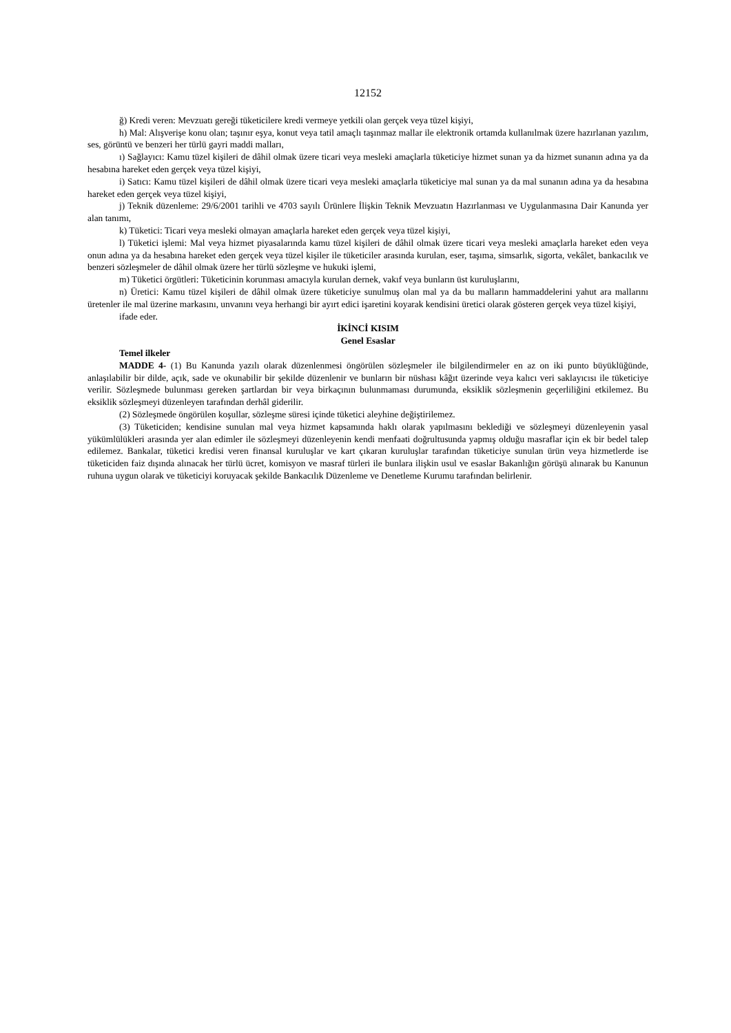12152
ğ) Kredi veren: Mevzuatı gereği tüketicilere kredi vermeye yetkili olan gerçek veya tüzel kişiyi,
h) Mal: Alışverişe konu olan; taşınır eşya, konut veya tatil amaçlı taşınmaz mallar ile elektronik ortamda kullanılmak üzere hazırlanan yazılım, ses, görüntü ve benzeri her türlü gayri maddi malları,
ı) Sağlayıcı: Kamu tüzel kişileri de dâhil olmak üzere ticari veya mesleki amaçlarla tüketiciye hizmet sunan ya da hizmet sunanın adına ya da hesabına hareket eden gerçek veya tüzel kişiyi,
i) Satıcı: Kamu tüzel kişileri de dâhil olmak üzere ticari veya mesleki amaçlarla tüketiciye mal sunan ya da mal sunanın adına ya da hesabına hareket eden gerçek veya tüzel kişiyi,
j) Teknik düzenleme: 29/6/2001 tarihli ve 4703 sayılı Ürünlere İlişkin Teknik Mevzuatın Hazırlanması ve Uygulanmasına Dair Kanunda yer alan tanımı,
k) Tüketici: Ticari veya mesleki olmayan amaçlarla hareket eden gerçek veya tüzel kişiyi,
l) Tüketici işlemi: Mal veya hizmet piyasalarında kamu tüzel kişileri de dâhil olmak üzere ticari veya mesleki amaçlarla hareket eden veya onun adına ya da hesabına hareket eden gerçek veya tüzel kişiler ile tüketiciler arasında kurulan, eser, taşıma, simsarlık, sigorta, vekâlet, bankacılık ve benzeri sözleşmeler de dâhil olmak üzere her türlü sözleşme ve hukuki işlemi,
m) Tüketici örgütleri: Tüketicinin korunması amacıyla kurulan dernek, vakıf veya bunların üst kuruluşlarını,
n) Üretici: Kamu tüzel kişileri de dâhil olmak üzere tüketiciye sunulmuş olan mal ya da bu malların hammaddelerini yahut ara mallarını üretenler ile mal üzerine markasını, unvanını veya herhangi bir ayırt edici işaretini koyarak kendisini üretici olarak gösteren gerçek veya tüzel kişiyi,
ifade eder.
İKİNCİ KISIM
Genel Esaslar
Temel ilkeler
MADDE 4- (1) Bu Kanunda yazılı olarak düzenlenmesi öngörülen sözleşmeler ile bilgilendirmeler en az on iki punto büyüklüğünde, anlaşılabilir bir dilde, açık, sade ve okunabilir bir şekilde düzenlenir ve bunların bir nüshası kâğıt üzerinde veya kalıcı veri saklayıcısı ile tüketiciye verilir. Sözleşmede bulunması gereken şartlardan bir veya birkaçının bulunmaması durumunda, eksiklik sözleşmenin geçerliliğini etkilemez. Bu eksiklik sözleşmeyi düzenleyen tarafından derhâl giderilir.
(2) Sözleşmede öngörülen koşullar, sözleşme süresi içinde tüketici aleyhine değiştirilemez.
(3) Tüketiciden; kendisine sunulan mal veya hizmet kapsamında haklı olarak yapılmasını beklediği ve sözleşmeyi düzenleyenin yasal yükümlülükleri arasında yer alan edimler ile sözleşmeyi düzenleyenin kendi menfaati doğrultusunda yapmış olduğu masraflar için ek bir bedel talep edilemez. Bankalar, tüketici kredisi veren finansal kuruluşlar ve kart çıkaran kuruluşlar tarafından tüketiciye sunulan ürün veya hizmetlerde ise tüketiciden faiz dışında alınacak her türlü ücret, komisyon ve masraf türleri ile bunlara ilişkin usul ve esaslar Bakanlığın görüşü alınarak bu Kanunun ruhuna uygun olarak ve tüketiciyi koruyacak şekilde Bankacılık Düzenleme ve Denetleme Kurumu tarafından belirlenir.